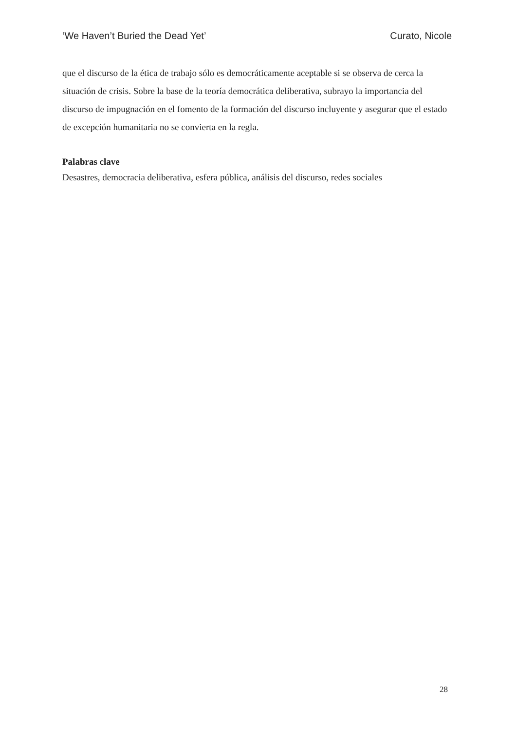‘We Haven’t Buried the Dead Yet’ Curato, Nicole
que el discurso de la ética de trabajo sólo es democráticamente aceptable si se observa de cerca la situación de crisis. Sobre la base de la teoría democrática deliberativa, subrayo la importancia del discurso de impugnación en el fomento de la formación del discurso incluyente y asegurar que el estado de excepción humanitaria no se convierta en la regla.
Palabras clave
Desastres, democracia deliberativa, esfera pública, análisis del discurso, redes sociales
28